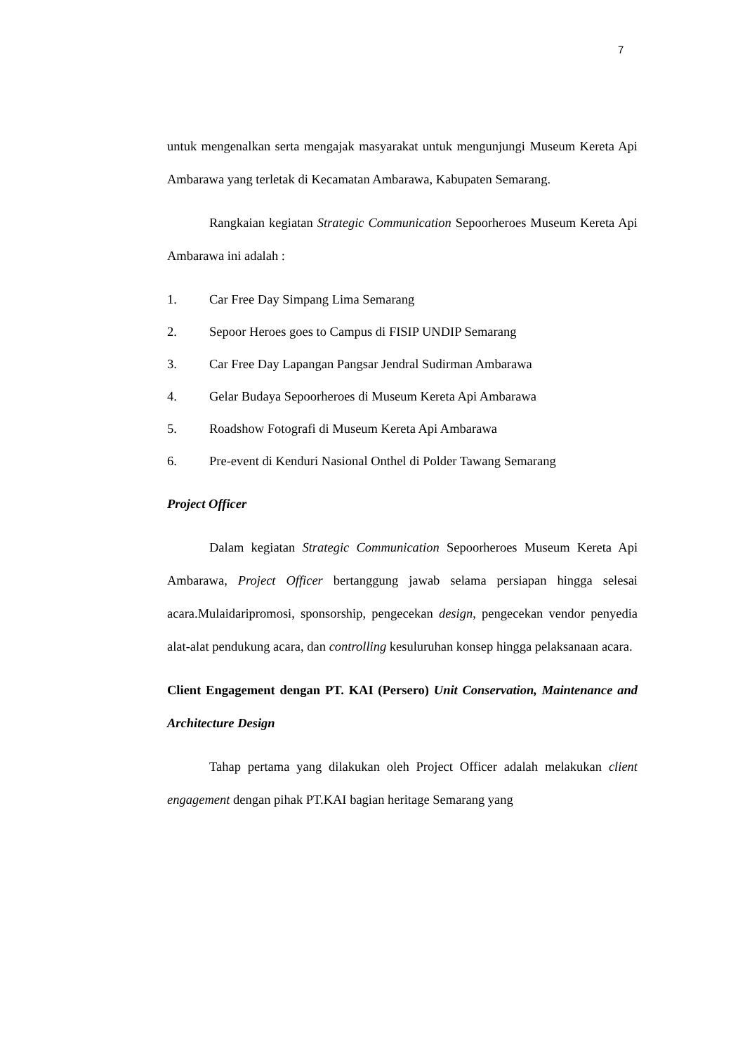7
untuk mengenalkan serta mengajak masyarakat untuk mengunjungi Museum Kereta Api Ambarawa yang terletak di Kecamatan Ambarawa, Kabupaten Semarang.
Rangkaian kegiatan Strategic Communication Sepoorheroes Museum Kereta Api Ambarawa ini adalah :
1. Car Free Day Simpang Lima Semarang
2. Sepoor Heroes goes to Campus di FISIP UNDIP Semarang
3. Car Free Day Lapangan Pangsar Jendral Sudirman Ambarawa
4. Gelar Budaya Sepoorheroes di Museum Kereta Api Ambarawa
5. Roadshow Fotografi di Museum Kereta Api Ambarawa
6. Pre-event di Kenduri Nasional Onthel di Polder Tawang Semarang
Project Officer
Dalam kegiatan Strategic Communication Sepoorheroes Museum Kereta Api Ambarawa, Project Officer bertanggung jawab selama persiapan hingga selesai acara.Mulaidaripromosi, sponsorship, pengecekan design, pengecekan vendor penyedia alat-alat pendukung acara, dan controlling kesuluruhan konsep hingga pelaksanaan acara.
Client Engagement dengan PT. KAI (Persero) Unit Conservation, Maintenance and Architecture Design
Tahap pertama yang dilakukan oleh Project Officer adalah melakukan client engagement dengan pihak PT.KAI bagian heritage Semarang yang